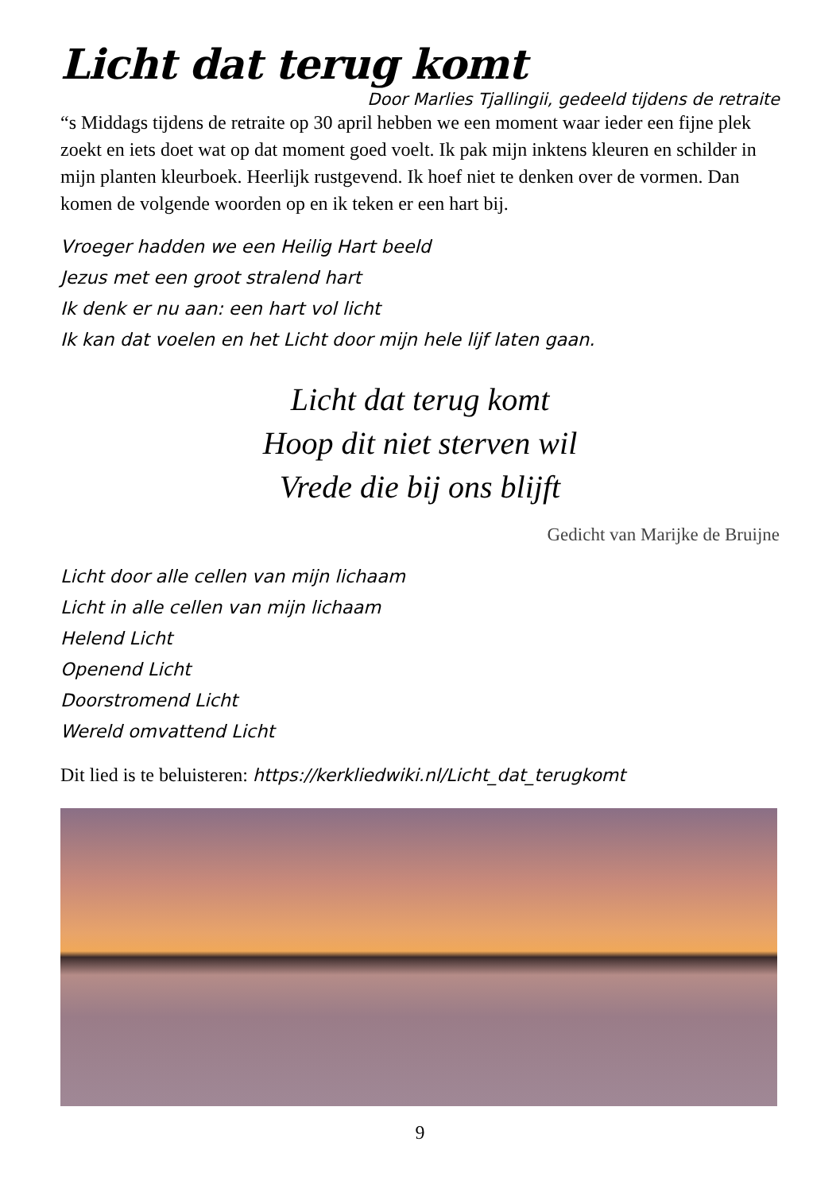Licht dat terug komt
Door Marlies Tjallingii, gedeeld tijdens de retraite
“s Middags tijdens de retraite op 30 april hebben we een moment waar ieder een fijne plek zoekt en iets doet wat op dat moment goed voelt. Ik pak mijn inktens kleuren en schilder in mijn planten kleurboek. Heerlijk rustgevend. Ik hoef niet te denken over de vormen. Dan komen de volgende woorden op en ik teken er een hart bij.
Vroeger hadden we een Heilig Hart beeld
Jezus met een groot stralend hart
Ik denk er nu aan: een hart vol licht
Ik kan dat voelen en het Licht door mijn hele lijf laten gaan.
Licht dat terug komt
Hoop dit niet sterven wil
Vrede die bij ons blijft
Gedicht van Marijke de Bruijne
Licht door alle cellen van mijn lichaam
Licht in alle cellen van mijn lichaam
Helend Licht
Openend Licht
Doorstromend Licht
Wereld omvattend Licht
Dit lied is te beluisteren: https://kerkliedwiki.nl/Licht_dat_terugkomt
9